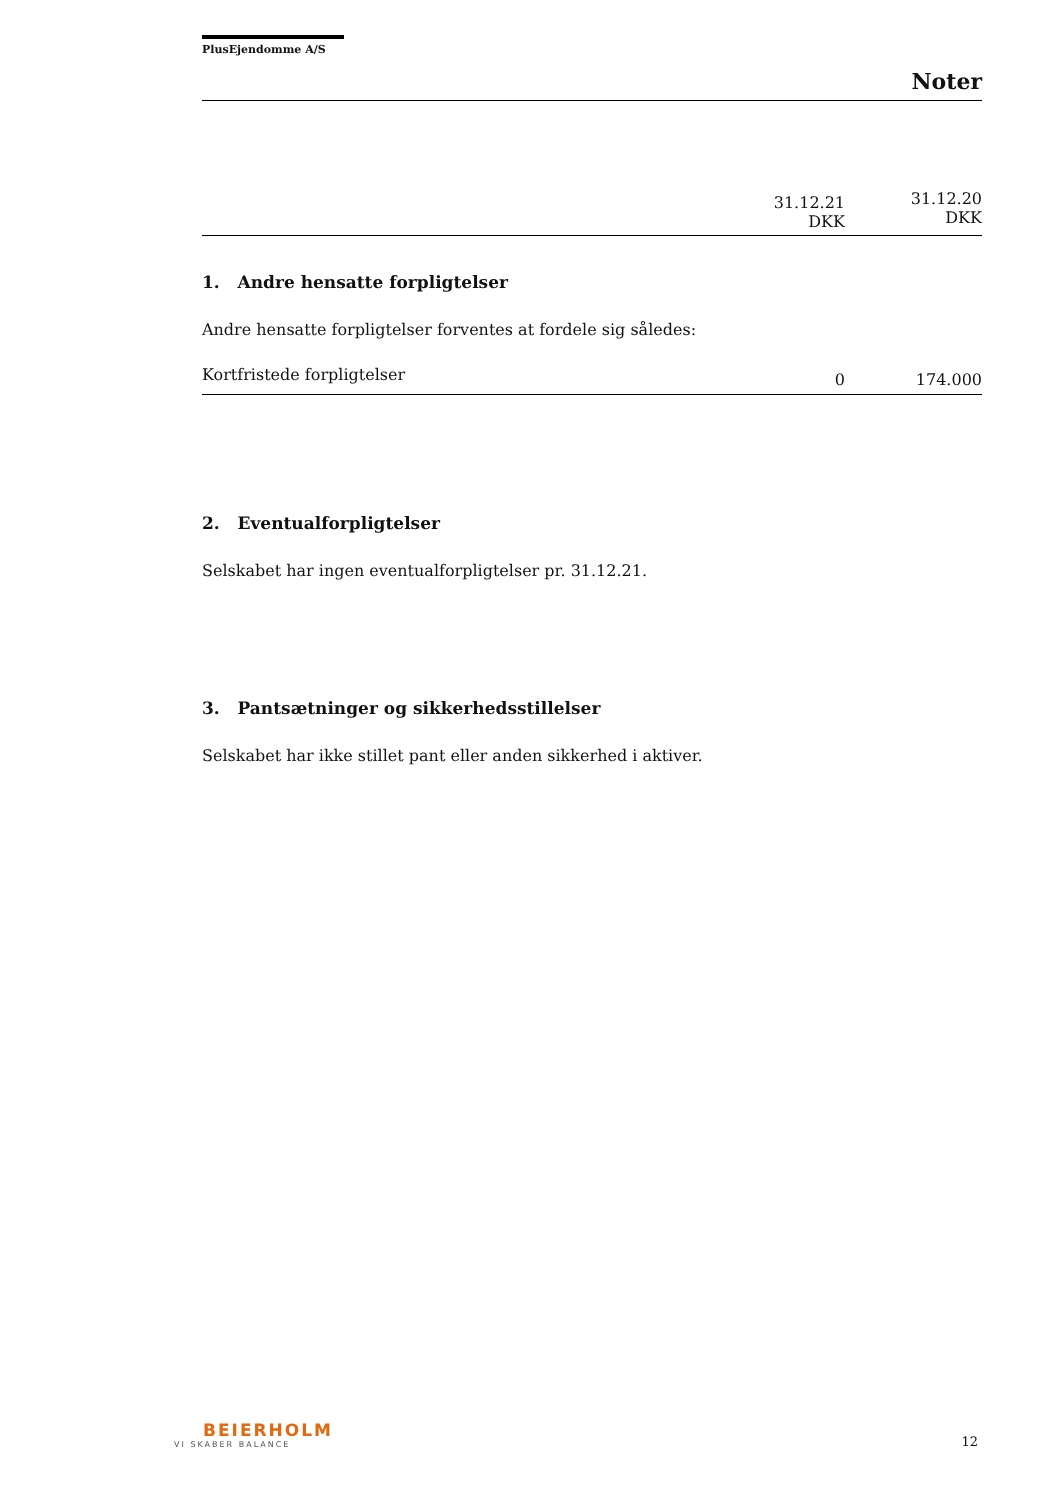PlusEjendomme A/S
Noter
| | 31.12.21 DKK | 31.12.20 DKK |
| --- | --- | --- |
1. Andre hensatte forpligtelser
Andre hensatte forpligtelser forventes at fordele sig således:
| Kortfristede forpligtelser | 0 | 174.000 |
2. Eventualforpligtelser
Selskabet har ingen eventualforpligtelser pr. 31.12.21.
3. Pantsætninger og sikkerhedsstillelser
Selskabet har ikke stillet pant eller anden sikkerhed i aktiver.
BEIERHOLM
VI SKABER BALANCE
12